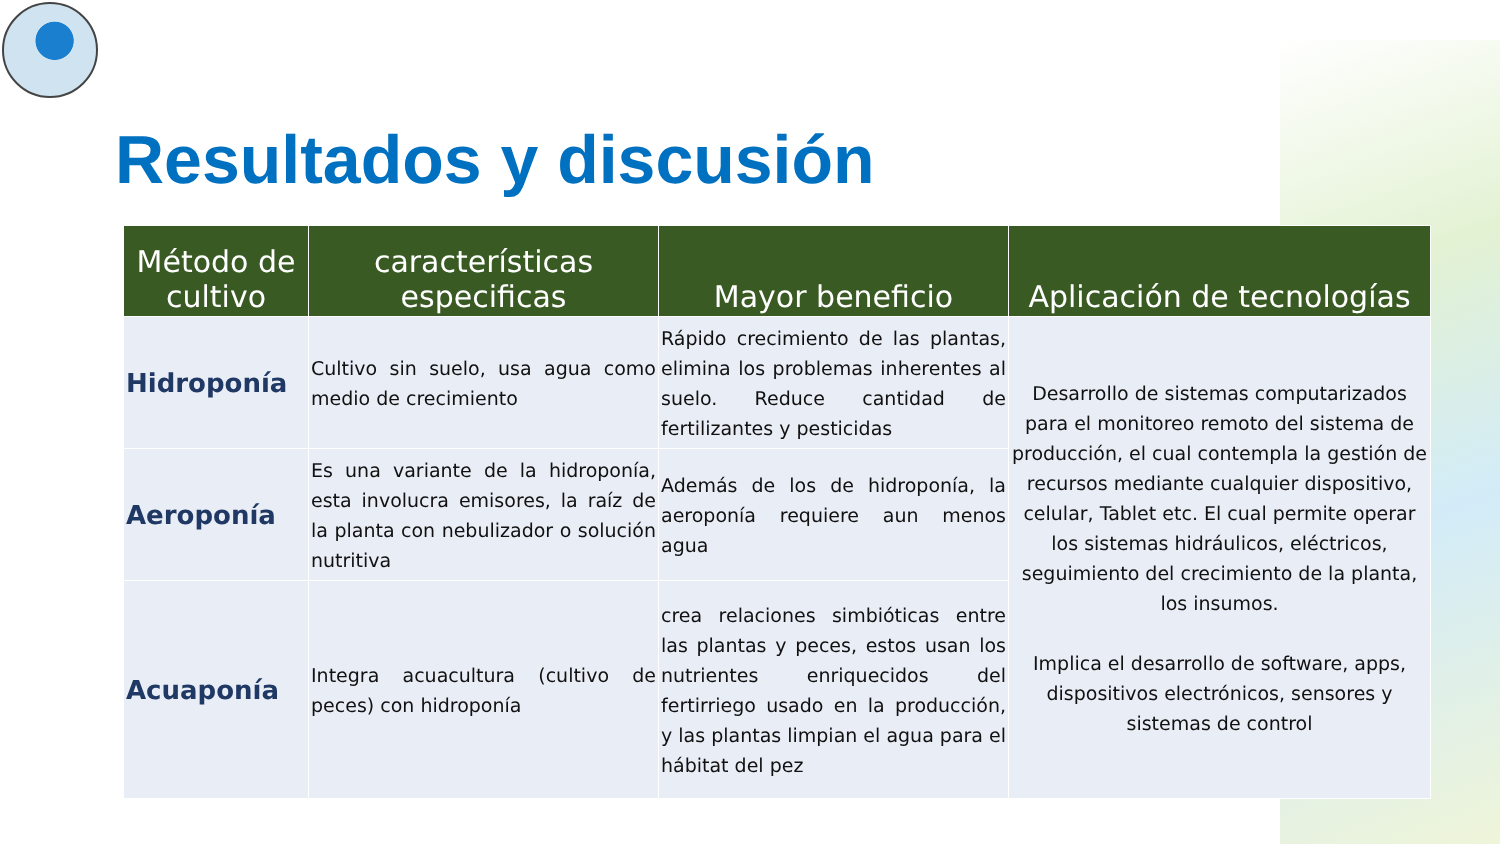Resultados y discusión
| Método de cultivo | características especificas | Mayor beneficio | Aplicación de tecnologías |
| --- | --- | --- | --- |
| Hidroponía | Cultivo sin suelo, usa agua como medio de crecimiento | Rápido crecimiento de las plantas, elimina los problemas inherentes al suelo. Reduce cantidad de fertilizantes y pesticidas | Desarrollo de sistemas computarizados para el monitoreo remoto del sistema de producción, el cual contempla la gestión de recursos mediante cualquier dispositivo, celular, Tablet etc. El cual permite operar los sistemas hidráulicos, eléctricos, seguimiento del crecimiento de la planta, los insumos. Implica el desarrollo de software, apps, dispositivos electrónicos, sensores y sistemas de control |
| Aeroponía | Es una variante de la hidroponía, esta involucra emisores, la raíz de la planta con nebulizador o solución nutritiva | Además de los de hidroponía, la aeroponía requiere aun menos agua | |
| Acuaponía | Integra acuacultura (cultivo de peces) con hidroponía | crea relaciones simbióticas entre las plantas y peces, estos usan los nutrientes enriquecidos del fertirriego usado en la producción, y las plantas limpian el agua para el hábitat del pez | |